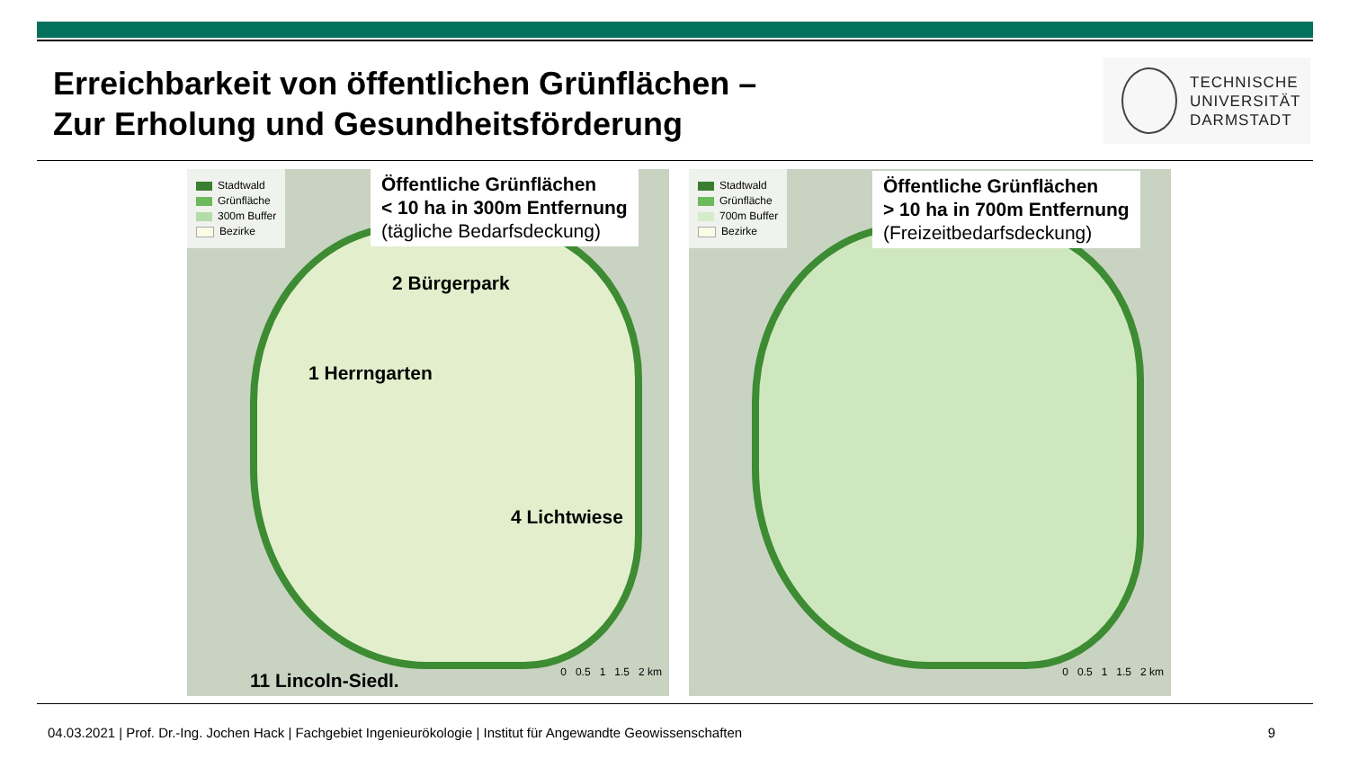Erreichbarkeit von öffentlichen Grünflächen –
Zur Erholung und Gesundheitsförderung
TECHNISCHE
UNIVERSITÄT
DARMSTADT
Stadtwald
Grünfläche
300m Buffer
Bezirke
Öffentliche Grünflächen
< 10 ha in 300m Entfernung
(tägliche Bedarfsdeckung)
2 Bürgerpark
1 Herrngarten
4 Lichtwiese
11 Lincoln-Siedl. 0 0.5 1 1.5 2 km
Stadtwald
Grünfläche
700m Buffer
Bezirke
Öffentliche Grünflächen
> 10 ha in 700m Entfernung
(Freizeitbedarfsdeckung)
0 0.5 1 1.5 2 km
04.03.2021 | Prof. Dr.-Ing. Jochen Hack | Fachgebiet Ingenieurökologie | Institut für Angewandte Geowissenschaften 9